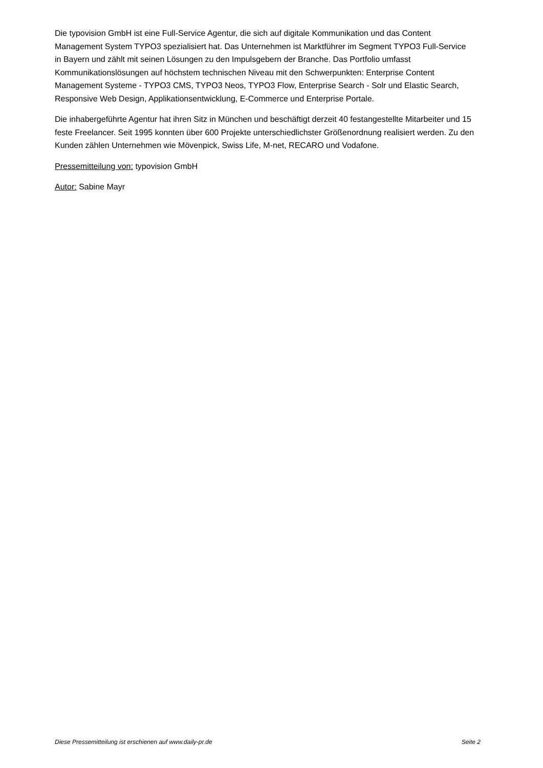Die typovision GmbH ist eine Full-Service Agentur, die sich auf digitale Kommunikation und das Content Management System TYPO3 spezialisiert hat. Das Unternehmen ist Marktführer im Segment TYPO3 Full-Service in Bayern und zählt mit seinen Lösungen zu den Impulsgebern der Branche. Das Portfolio umfasst Kommunikationslösungen auf höchstem technischen Niveau mit den Schwerpunkten: Enterprise Content Management Systeme - TYPO3 CMS, TYPO3 Neos, TYPO3 Flow, Enterprise Search - Solr und Elastic Search, Responsive Web Design, Applikationsentwicklung, E-Commerce und Enterprise Portale.
Die inhabergeführte Agentur hat ihren Sitz in München und beschäftigt derzeit 40 festangestellte Mitarbeiter und 15 feste Freelancer. Seit 1995 konnten über 600 Projekte unterschiedlichster Größenordnung realisiert werden. Zu den Kunden zählen Unternehmen wie Mövenpick, Swiss Life, M-net, RECARO und Vodafone.
Pressemitteilung von: typovision GmbH
Autor: Sabine Mayr
Diese Pressemitteilung ist erschienen auf www.daily-pr.de Seite 2